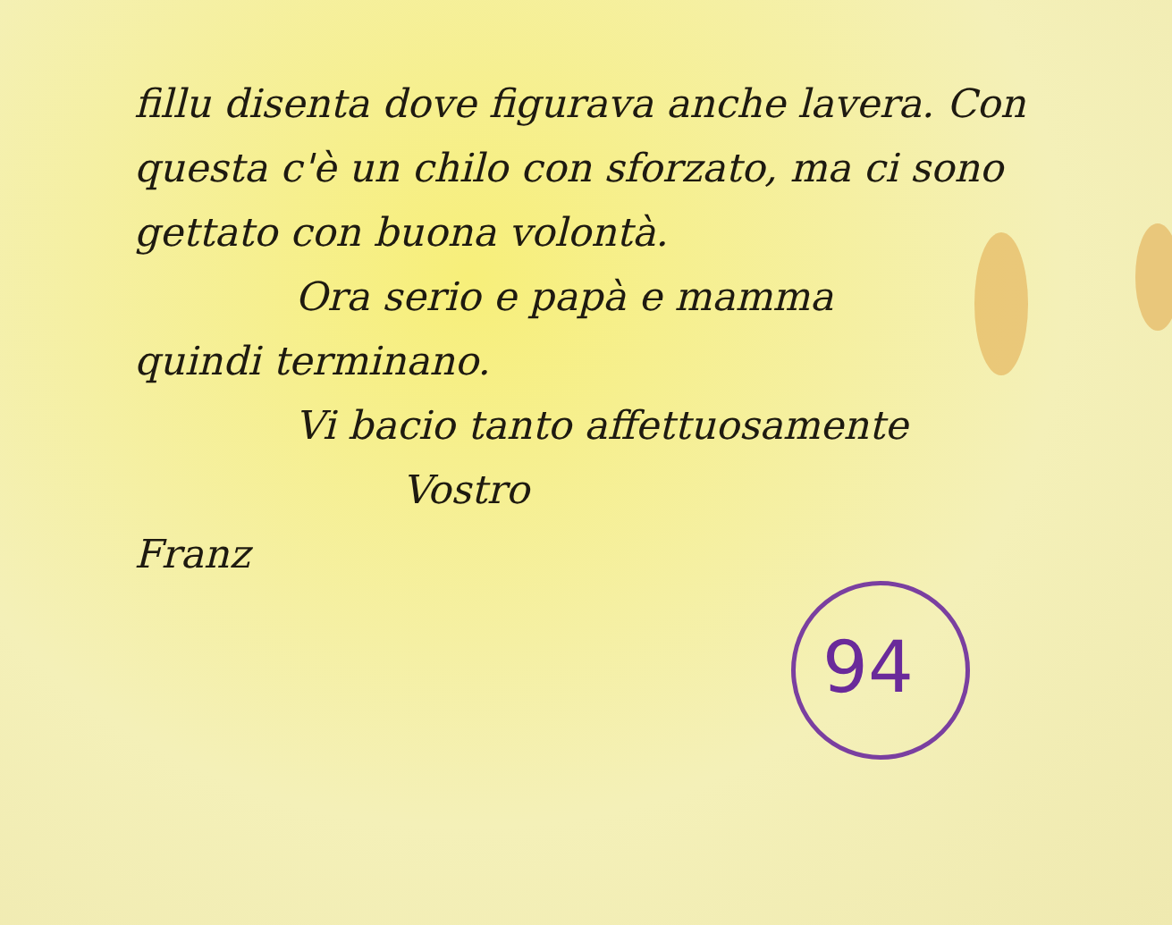fillu disenta dove figurava anche lavera. Con questa c'è un chilo con sforzato, ma ci sono gettato con buona volontà.
Ora serio e papà e mamma
quindi terminano.
Vi bacio tanto affettuosamente
Vostro
Franz
94